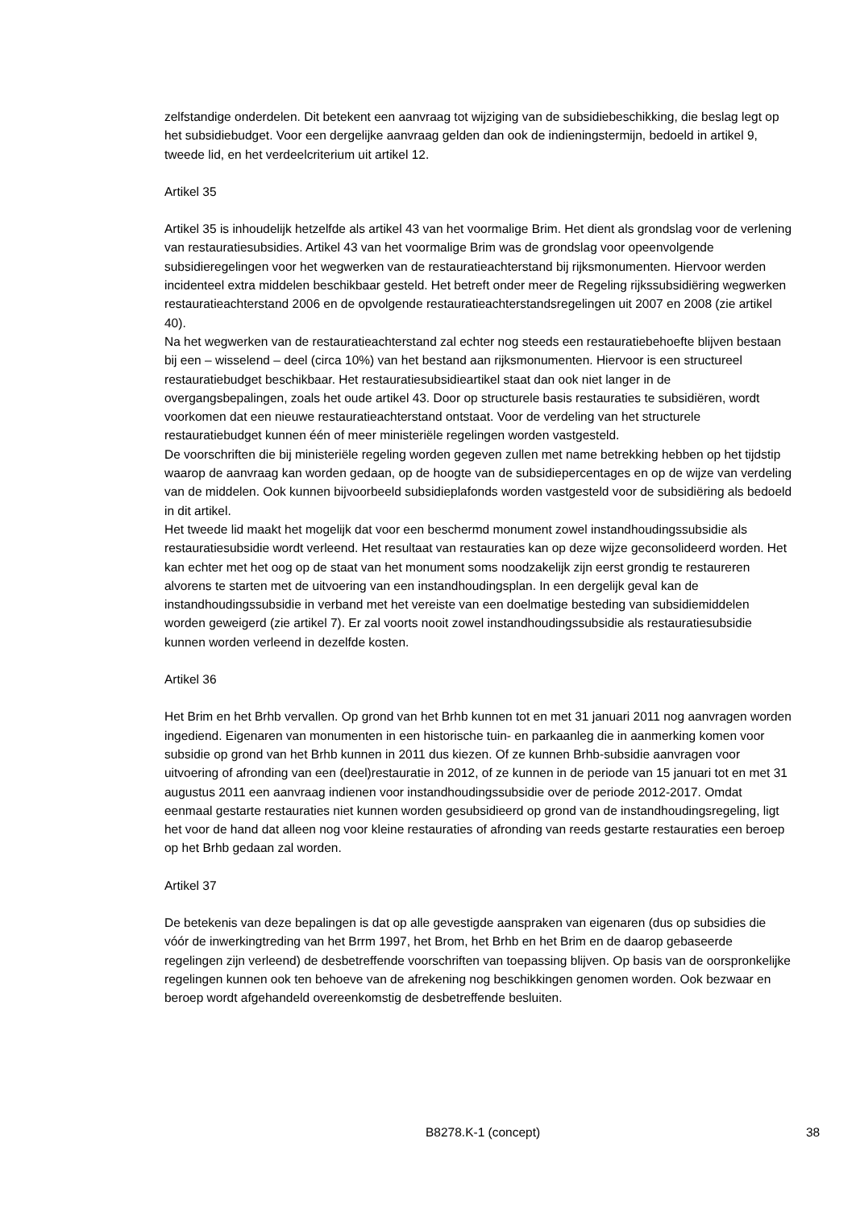zelfstandige onderdelen. Dit betekent een aanvraag tot wijziging van de subsidiebeschikking, die beslag legt op het subsidiebudget. Voor een dergelijke aanvraag gelden dan ook de indieningstermijn, bedoeld in artikel 9, tweede lid, en het verdeelcriterium uit artikel 12.
Artikel 35
Artikel 35 is inhoudelijk hetzelfde als artikel 43 van het voormalige Brim. Het dient als grondslag voor de verlening van restauratiesubsidies. Artikel 43 van het voormalige Brim was de grondslag voor opeenvolgende subsidieregelingen voor het wegwerken van de restauratieachterstand bij rijksmonumenten. Hiervoor werden incidenteel extra middelen beschikbaar gesteld. Het betreft onder meer de Regeling rijkssubsidiëring wegwerken restauratieachterstand 2006 en de opvolgende restauratieachterstandsregelingen uit 2007 en 2008 (zie artikel 40).
Na het wegwerken van de restauratieachterstand zal echter nog steeds een restauratiebehoefte blijven bestaan bij een – wisselend – deel (circa 10%) van het bestand aan rijksmonumenten. Hiervoor is een structureel restauratiebudget beschikbaar. Het restauratiesubsidieartikel staat dan ook niet langer in de overgangsbepalingen, zoals het oude artikel 43. Door op structurele basis restauraties te subsidiëren, wordt voorkomen dat een nieuwe restauratieachterstand ontstaat. Voor de verdeling van het structurele restauratiebudget kunnen één of meer ministeriële regelingen worden vastgesteld.
De voorschriften die bij ministeriële regeling worden gegeven zullen met name betrekking hebben op het tijdstip waarop de aanvraag kan worden gedaan, op de hoogte van de subsidiepercentages en op de wijze van verdeling van de middelen. Ook kunnen bijvoorbeeld subsidieplafonds worden vastgesteld voor de subsidiëring als bedoeld in dit artikel.
Het tweede lid maakt het mogelijk dat voor een beschermd monument zowel instandhoudingssubsidie als restauratiesubsidie wordt verleend. Het resultaat van restauraties kan op deze wijze geconsolideerd worden. Het kan echter met het oog op de staat van het monument soms noodzakelijk zijn eerst grondig te restaureren alvorens te starten met de uitvoering van een instandhoudingsplan. In een dergelijk geval kan de instandhoudingssubsidie in verband met het vereiste van een doelmatige besteding van subsidiemiddelen worden geweigerd (zie artikel 7). Er zal voorts nooit zowel instandhoudingssubsidie als restauratiesubsidie kunnen worden verleend in dezelfde kosten.
Artikel 36
Het Brim en het Brhb vervallen. Op grond van het Brhb kunnen tot en met 31 januari 2011 nog aanvragen worden ingediend. Eigenaren van monumenten in een historische tuin- en parkaanleg die in aanmerking komen voor subsidie op grond van het Brhb kunnen in 2011 dus kiezen. Of ze kunnen Brhb-subsidie aanvragen voor uitvoering of afronding van een (deel)restauratie in 2012, of ze kunnen in de periode van 15 januari tot en met 31 augustus 2011 een aanvraag indienen voor instandhoudingssubsidie over de periode 2012-2017. Omdat eenmaal gestarte restauraties niet kunnen worden gesubsidieerd op grond van de instandhoudingsregeling, ligt het voor de hand dat alleen nog voor kleine restauraties of afronding van reeds gestarte restauraties een beroep op het Brhb gedaan zal worden.
Artikel 37
De betekenis van deze bepalingen is dat op alle gevestigde aanspraken van eigenaren (dus op subsidies die vóór de inwerkingtreding van het Brrm 1997, het Brom, het Brhb en het Brim en de daarop gebaseerde regelingen zijn verleend) de desbetreffende voorschriften van toepassing blijven. Op basis van de oorspronkelijke regelingen kunnen ook ten behoeve van de afrekening nog beschikkingen genomen worden. Ook bezwaar en beroep wordt afgehandeld overeenkomstig de desbetreffende besluiten.
B8278.K-1 (concept) 38